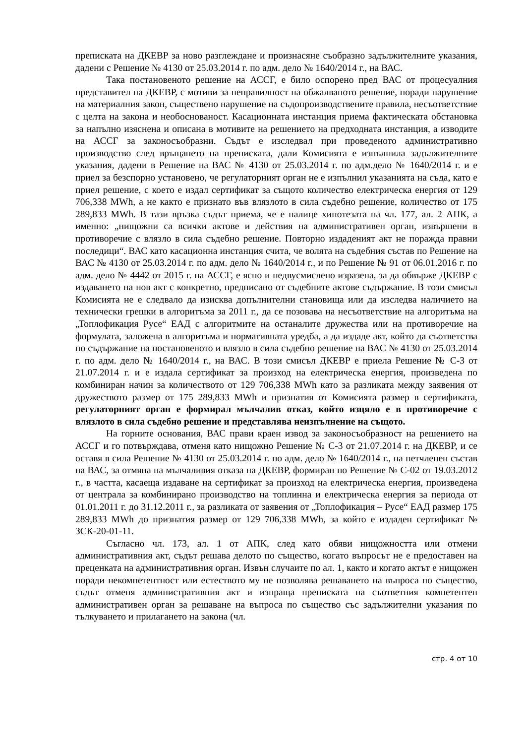преписката на ДКЕВР за ново разглеждане и произнасяне съобразно задължителните указания, дадени с Решение № 4130 от 25.03.2014 г. по адм. дело № 1640/2014 г., на ВАС.
Така постановеното решение на АССГ, е било оспорено пред ВАС от процесуалния представител на ДКЕВР, с мотиви за неправилност на обжалваното решение, поради нарушение на материалния закон, съществено нарушение на съдопроизводствените правила, несъответствие с целта на закона и необоснованост. Касационната инстанция приема фактическата обстановка за напълно изяснена и описана в мотивите на решението на предходната инстанция, а изводите на АССГ за законосъобразни. Съдът е изследвал при проведеното административно производство след връщането на преписката, дали Комисията е изпълнила задължителните указания, дадени в Решение на ВАС № 4130 от 25.03.2014 г. по адм.дело № 1640/2014 г. и е приел за безспорно установено, че регулаторният орган не е изпълнил указанията на съда, като е приел решение, с което е издал сертификат за същото количество електрическа енергия от 129 706,338 MWh, а не както е признато във влязлото в сила съдебно решение, количество от 175 289,833 MWh. В тази връзка съдът приема, че е налице хипотезата на чл. 177, ал. 2 АПК, а именно: „нищожни са всички актове и действия на административен орган, извършени в противоречие с влязло в сила съдебно решение. Повторно издаденият акт не поражда правни последици“. ВАС като касационна инстанция счита, че волята на съдебния състав по Решение на ВАС № 4130 от 25.03.2014 г. по адм. дело № 1640/2014 г., и по Решение № 91 от 06.01.2016 г. по адм. дело № 4442 от 2015 г. на АССГ, е ясно и недвусмислено изразена, за да обвърже ДКЕВР с издаването на нов акт с конкретно, предписано от съдебните актове съдържание. В този смисъл Комисията не е следвало да изисква допълнителни становища или да изследва наличието на технически грешки в алгоритъма за 2011 г., да се позовава на несъответствие на алгоритъма на „Топлофикация Русе“ ЕАД с алгоритмите на останалите дружества или на противоречие на формулата, заложена в алгоритъма и нормативната уредба, а да издаде акт, който да съответства по съдържание на постановеното и влязло в сила съдебно решение на ВАС № 4130 от 25.03.2014 г. по адм. дело № 1640/2014 г., на ВАС. В този смисъл ДКЕВР е приела Решение № С-3 от 21.07.2014 г. и е издала сертификат за произход на електрическа енергия, произведена по комбиниран начин за количеството от 129 706,338 MWh като за разликата между заявения от дружеството размер от 175 289,833 MWh и признатия от Комисията размер в сертификата, регулаторният орган е формирал мълчалив отказ, който изцяло е в противоречие с влязлото в сила съдебно решение и представлява неизпълнение на същото.
На горните основания, ВАС прави краен извод за законосъобразност на решението на АССГ и го потвърждава, отменя като нищожно Решение № С-3 от 21.07.2014 г. на ДКЕВР, и се оставя в сила Решение № 4130 от 25.03.2014 г. по адм. дело № 1640/2014 г., на петчленен състав на ВАС, за отмяна на мълчаливия отказа на ДКЕВР, формиран по Решение № С-02 от 19.03.2012 г., в частта, касаеща издаване на сертификат за произход на електрическа енергия, произведена от централа за комбинирано производство на топлинна и електрическа енергия за периода от 01.01.2011 г. до 31.12.2011 г., за разликата от заявения от „Топлофикация – Русе“ ЕАД размер 175 289,833 MWh до признатия размер от 129 706,338 MWh, за който е издаден сертификат № ЗСК-20-01-11.
Съгласно чл. 173, ал. 1 от АПК, след като обяви нищожността или отмени административния акт, съдът решава делото по същество, когато въпросът не е предоставен на преценката на административния орган. Извън случаите по ал. 1, както и когато актът е нищожен поради некомпетентност или естеството му не позволява решаването на въпроса по същество, съдът отменя административния акт и изпраща преписката на съответния компетентен административен орган за решаване на въпроса по същество със задължителни указания по тълкуването и прилагането на закона (чл.
стр. 4 от 10